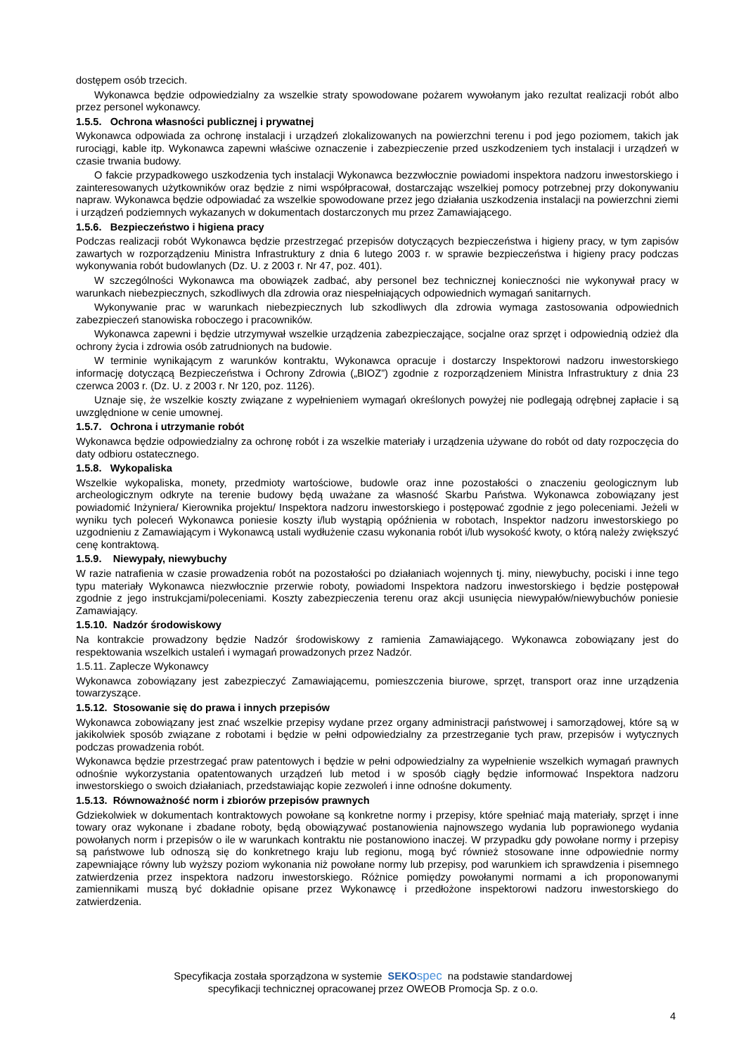dostępem osób trzecich.
Wykonawca będzie odpowiedzialny za wszelkie straty spowodowane pożarem wywołanym jako rezultat realizacji robót albo przez personel wykonawcy.
1.5.5. Ochrona własności publicznej i prywatnej
Wykonawca odpowiada za ochronę instalacji i urządzeń zlokalizowanych na powierzchni terenu i pod jego poziomem, takich jak rurociągi, kable itp. Wykonawca zapewni właściwe oznaczenie i zabezpieczenie przed uszkodzeniem tych instalacji i urządzeń w czasie trwania budowy.
O fakcie przypadkowego uszkodzenia tych instalacji Wykonawca bezzwłocznie powiadomi inspektora nadzoru inwestorskiego i zainteresowanych użytkowników oraz będzie z nimi współpracował, dostarczając wszelkiej pomocy potrzebnej przy dokonywaniu napraw. Wykonawca będzie odpowiadać za wszelkie spowodowane przez jego działania uszkodzenia instalacji na powierzchni ziemi i urządzeń podziemnych wykazanych w dokumentach dostarczonych mu przez Zamawiającego.
1.5.6. Bezpieczeństwo i higiena pracy
Podczas realizacji robót Wykonawca będzie przestrzegać przepisów dotyczących bezpieczeństwa i higieny pracy, w tym zapisów zawartych w rozporządzeniu Ministra Infrastruktury z dnia 6 lutego 2003 r. w sprawie bezpieczeństwa i higieny pracy podczas wykonywania robót budowlanych (Dz. U. z 2003 r. Nr 47, poz. 401).
W szczególności Wykonawca ma obowiązek zadbać, aby personel bez technicznej konieczności nie wykonywał pracy w warunkach niebezpiecznych, szkodliwych dla zdrowia oraz niespełniających odpowiednich wymagań sanitarnych.
Wykonywanie prac w warunkach niebezpiecznych lub szkodliwych dla zdrowia wymaga zastosowania odpowiednich zabezpieczeń stanowiska roboczego i pracowników.
Wykonawca zapewni i będzie utrzymywał wszelkie urządzenia zabezpieczające, socjalne oraz sprzęt i odpowiednią odzież dla ochrony życia i zdrowia osób zatrudnionych na budowie.
W terminie wynikającym z warunków kontraktu, Wykonawca opracuje i dostarczy Inspektorowi nadzoru inwestorskiego informację dotyczącą Bezpieczeństwa i Ochrony Zdrowia („BIOZ”) zgodnie z rozporządzeniem Ministra Infrastruktury z dnia 23 czerwca 2003 r. (Dz. U. z 2003 r. Nr 120, poz. 1126).
Uznaje się, że wszelkie koszty związane z wypełnieniem wymagań określonych powyżej nie podlegają odrębnej zapłacie i są uwzględnione w cenie umownej.
1.5.7. Ochrona i utrzymanie robót
Wykonawca będzie odpowiedzialny za ochronę robót i za wszelkie materiały i urządzenia używane do robót od daty rozpoczęcia do daty odbioru ostatecznego.
1.5.8. Wykopaliska
Wszelkie wykopaliska, monety, przedmioty wartościowe, budowle oraz inne pozostałości o znaczeniu geologicznym lub archeologicznym odkryte na terenie budowy będą uważane za własność Skarbu Państwa. Wykonawca zobowiązany jest powiadomić Inżyniera/ Kierownika projektu/ Inspektora nadzoru inwestorskiego i postępować zgodnie z jego poleceniami. Jeżeli w wyniku tych poleceń Wykonawca poniesie koszty i/lub wystąpią opóźnienia w robotach, Inspektor nadzoru inwestorskiego po uzgodnieniu z Zamawiającym i Wykonawcą ustali wydłużenie czasu wykonania robót i/lub wysokość kwoty, o którą należy zwiększyć cenę kontraktową.
1.5.9. Niewypały, niewybuchy
W razie natrafienia w czasie prowadzenia robót na pozostałości po działaniach wojennych tj. miny, niewybuchy, pociski i inne tego typu materiały Wykonawca niezwłocznie przerwie roboty, powiadomi Inspektora nadzoru inwestorskiego i będzie postępował zgodnie z jego instrukcjami/poleceniami. Koszty zabezpieczenia terenu oraz akcji usunięcia niewypałów/niewybuchów poniesie Zamawiający.
1.5.10. Nadzór środowiskowy
Na kontrakcie prowadzony będzie Nadzór środowiskowy z ramienia Zamawiającego. Wykonawca zobowiązany jest do respektowania wszelkich ustaleń i wymagań prowadzonych przez Nadzór.
1.5.11. Zaplecze Wykonawcy
Wykonawca zobowiązany jest zabezpieczyć Zamawiającemu, pomieszczenia biurowe, sprzęt, transport oraz inne urządzenia towarzyszące.
1.5.12. Stosowanie się do prawa i innych przepisów
Wykonawca zobowiązany jest znać wszelkie przepisy wydane przez organy administracji państwowej i samorządowej, które są w jakikolwiek sposób związane z robotami i będzie w pełni odpowiedzialny za przestrzeganie tych praw, przepisów i wytycznych podczas prowadzenia robót.
Wykonawca będzie przestrzegać praw patentowych i będzie w pełni odpowiedzialny za wypełnienie wszelkich wymagań prawnych odnośnie wykorzystania opatentowanych urządzeń lub metod i w sposób ciągły będzie informować Inspektora nadzoru inwestorskiego o swoich działaniach, przedstawiając kopie zezwoleń i inne odnośne dokumenty.
1.5.13. Równoważność norm i zbiorów przepisów prawnych
Gdziekolwiek w dokumentach kontraktowych powołane są konkretne normy i przepisy, które spełniać mają materiały, sprzęt i inne towary oraz wykonane i zbadane roboty, będą obowiązywać postanowienia najnowszego wydania lub poprawionego wydania powołanych norm i przepisów o ile w warunkach kontraktu nie postanowiono inaczej. W przypadku gdy powołane normy i przepisy są państwowe lub odnoszą się do konkretnego kraju lub regionu, mogą być również stosowane inne odpowiednie normy zapewniające równy lub wyższy poziom wykonania niż powołane normy lub przepisy, pod warunkiem ich sprawdzenia i pisemnego zatwierdzenia przez inspektora nadzoru inwestorskiego. Różnice pomiędzy powołanymi normami a ich proponowanymi zamiennikami muszą być dokładnie opisane przez Wykonawcę i przedłożone inspektorowi nadzoru inwestorskiego do zatwierdzenia.
Specyfikacja została sporządzona w systemie SEKO spec na podstawie standardowej
specyfikacji technicznej opracowanej przez OWEOB Promocja Sp. z o.o.
4